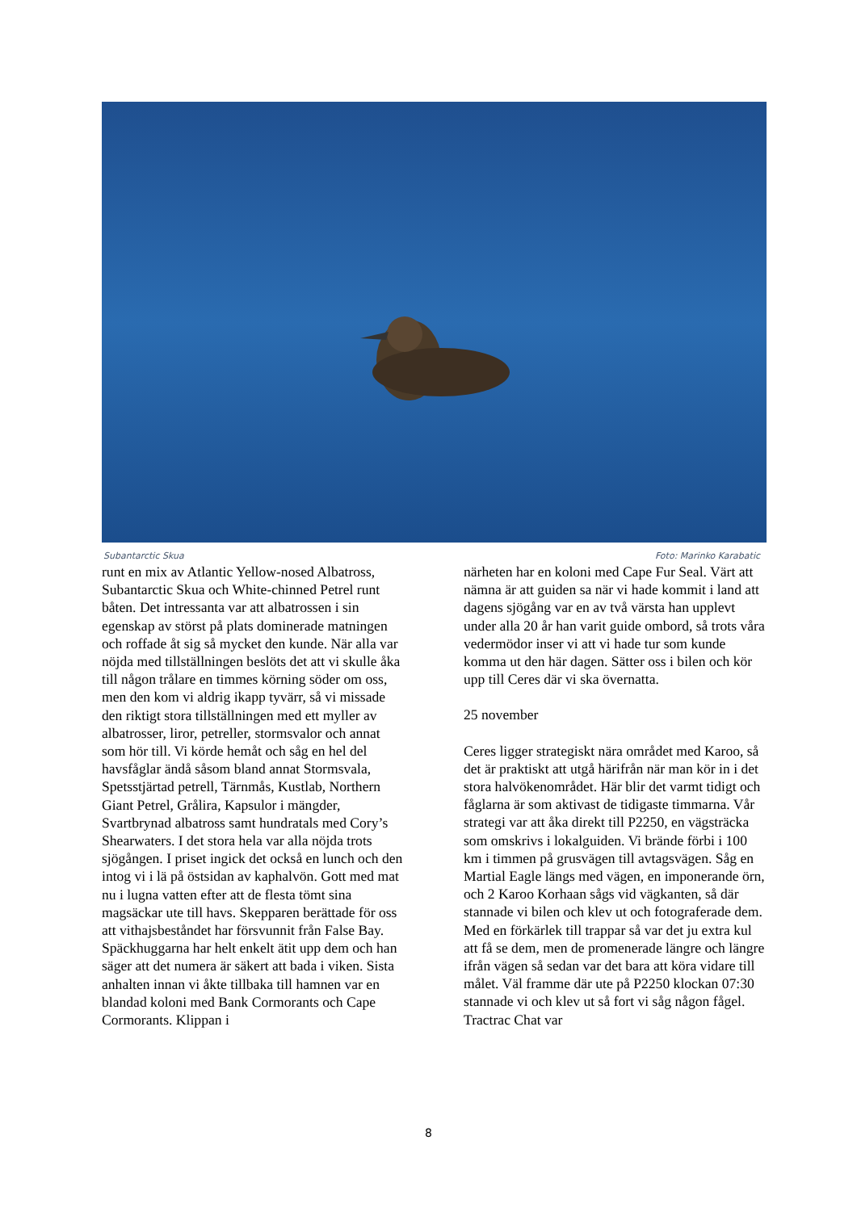Subantarctic Skua Foto: Marinko Karabatic
runt en mix av Atlantic Yellow-nosed Albatross, Subantarctic Skua och White-chinned Petrel runt båten. Det intressanta var att albatrossen i sin egenskap av störst på plats dominerade matningen och roffade åt sig så mycket den kunde. När alla var nöjda med tillställningen beslöts det att vi skulle åka till någon trålare en timmes körning söder om oss, men den kom vi aldrig ikapp tyvärr, så vi missade den riktigt stora tillställningen med ett myller av albatrosser, liror, petreller, stormsvalor och annat som hör till. Vi körde hemåt och såg en hel del havsfåglar ändå såsom bland annat Stormsvala, Spetsstjärtad petrell, Tärnmås, Kustlab, Northern Giant Petrel, Grålira, Kapsulor i mängder, Svartbrynad albatross samt hundratals med Cory’s Shearwaters. I det stora hela var alla nöjda trots sjögången. I priset ingick det också en lunch och den intog vi i lä på östsidan av kaphalvön. Gott med mat nu i lugna vatten efter att de flesta tömt sina magsäckar ute till havs. Skepparen berättade för oss att vithajsbeståndet har försvunnit från False Bay. Späckhuggarna har helt enkelt ätit upp dem och han säger att det numera är säkert att bada i viken. Sista anhalten innan vi åkte tillbaka till hamnen var en blandad koloni med Bank Cormorants och Cape Cormorants. Klippan i
närheten har en koloni med Cape Fur Seal. Värt att nämna är att guiden sa när vi hade kommit i land att dagens sjögång var en av två värsta han upplevt under alla 20 år han varit guide ombord, så trots våra vedermödor inser vi att vi hade tur som kunde komma ut den här dagen. Sätter oss i bilen och kör upp till Ceres där vi ska övernatta.
25 november
Ceres ligger strategiskt nära området med Karoo, så det är praktiskt att utgå härifrån när man kör in i det stora halvökenområdet. Här blir det varmt tidigt och fåglarna är som aktivast de tidigaste timmarna. Vår strategi var att åka direkt till P2250, en vägsträcka som omskrivs i lokalguiden. Vi brände förbi i 100 km i timmen på grusvägen till avtagsvägen. Såg en Martial Eagle längs med vägen, en imponerande örn, och 2 Karoo Korhaan sågs vid vägkanten, så där stannade vi bilen och klev ut och fotograferade dem. Med en förkärlek till trappar så var det ju extra kul att få se dem, men de promenerade längre och längre ifrån vägen så sedan var det bara att köra vidare till målet. Väl framme där ute på P2250 klockan 07:30 stannade vi och klev ut så fort vi såg någon fågel. Tractrac Chat var
8